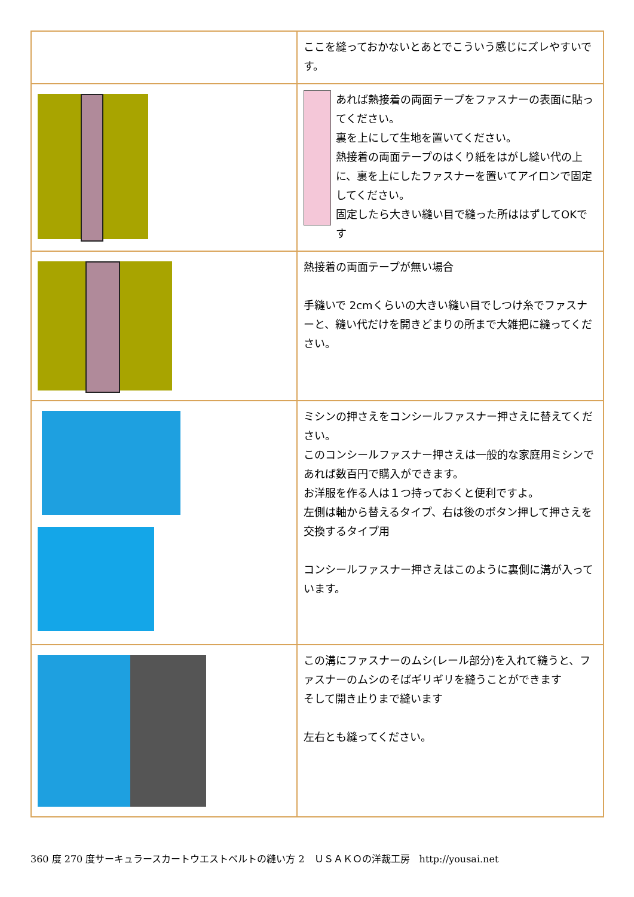| | ここを縫っておかないとあとでこういう感じにズレやすいです。 |
| | あれば熱接着の両面テープをファスナーの表面に貼ってください。 裏を上にして生地を置いてください。 熱接着の両面テープのはくり紙をはがし縫い代の上に、裏を上にしたファスナーを置いてアイロンで固定してください。 固定したら大きい縫い目で縫った所ははずしてOKです |
| | 熱接着の両面テープが無い場合 手縫いで 2cmくらいの大きい縫い目でしつけ糸でファスナーと、縫い代だけを開きどまりの所まで大雑把に縫ってください。 |
| | ミシンの押さえをコンシールファスナー押さえに替えてください。 このコンシールファスナー押さえは一般的な家庭用ミシンであれば数百円で購入ができます。 お洋服を作る人は１つ持っておくと便利ですよ。 左側は軸から替えるタイプ、右は後のボタン押して押さえを交換するタイプ用 コンシールファスナー押さえはこのように裏側に溝が入っています。 |
| | この溝にファスナーのムシ(レール部分)を入れて縫うと、ファスナーのムシのそばギリギリを縫うことができます そして開き止りまで縫います 左右とも縫ってください。 |
360 度 270 度サーキュラースカートウエストベルトの縫い方 2　ＵＳＡＫＯの洋裁工房　http://yousai.net